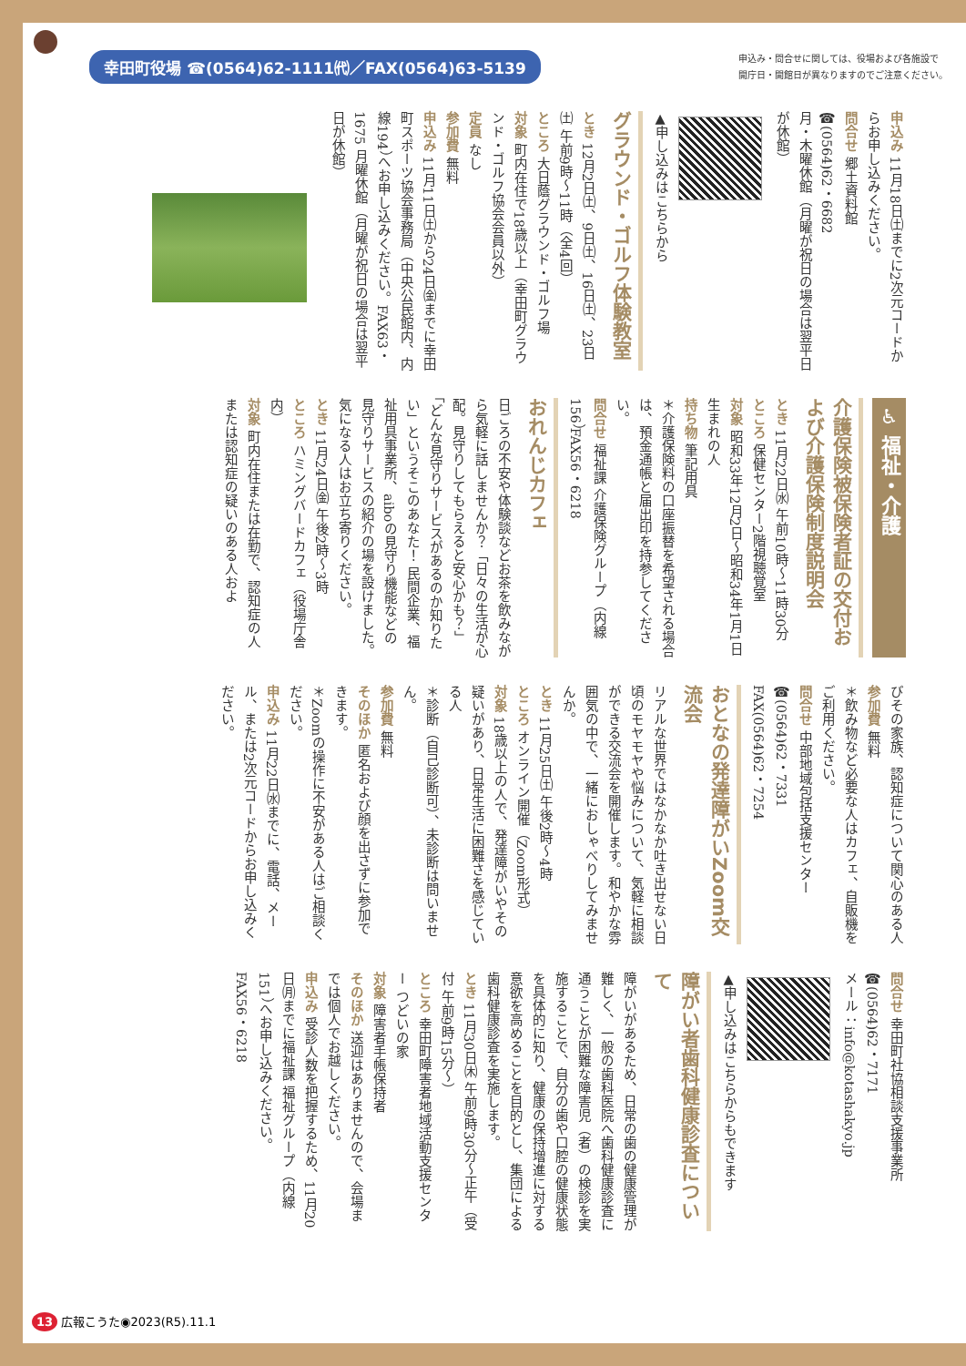幸田町役場 ☎(0564)62-1111㈹／FAX(0564)63-5139
申込み・問合せに関しては、役場および各施設で
開庁日・開館日が異なりますのでご注意ください。
申込み 11月18日㈯までに2次元コードからお申し込みください。
問合せ 郷土資料館
☎(0564)62・6682
月・木曜休館（月曜が祝日の場合は翌平日が休館）
▲申し込みはこちらから
グラウンド・ゴルフ体験教室
とき 12月2日㈯、9日㈯、16日㈯、23日㈯ 午前9時～11時（全4回）
ところ 大日蔭グラウンド・ゴルフ場
対象 町内在住で18歳以上（幸田町グラウンド・ゴルフ協会会員以外）
定員 なし
参加費 無料
申込み 11月11日㈯から24日㈮までに幸田町スポーツ協会事務局（中央公民館内、内線194）へお申し込みください。FAX63・1675 月曜休館（月曜が祝日の場合は翌平日が休館）
♿ 福祉・介護
介護保険被保険者証の交付および介護保険制度説明会
とき 11月22日㈬ 午前10時～11時30分
ところ 保健センター2階視聴覚室
対象 昭和33年12月2日～昭和34年1月1日生まれの人
持ち物 筆記用具
＊介護保険料の口座振替を希望される場合は、預金通帳と届出印を持参してください。
問合せ 福祉課 介護保険グループ（内線156）FAX56・6218
おれんじカフェ
日ごろの不安や体験談などお茶を飲みながら気軽に話しませんか？「日々の生活が心配。見守りしてもらえると安心かも？」「どんな見守りサービスがあるのか知りたい」というそこのあなた！ 民間企業、福祉用具事業所、aiboの見守り機能などの見守りサービスの紹介の場を設けました。気になる人はお立ち寄りください。
とき 11月24日㈮ 午後2時～3時
ところ ハミングバードカフェ（役場庁舎内）
対象 町内在住または在勤で、認知症の人または認知症の疑いのある人およ
びその家族、認知症について関心のある人
参加費 無料
＊飲み物など必要な人はカフェ、自販機をご利用ください。
問合せ 中部地域包括支援センター
☎(0564)62・7331
FAX(0564)62・7254
おとなの発達障がいZoom交流会
リアルな世界ではなかなか吐き出せない日頃のモヤモヤや悩みについて、気軽に相談ができる交流会を開催します。和やかな雰囲気の中で、一緒におしゃべりしてみませんか。
とき 11月25日㈯ 午後2時～4時
ところ オンライン開催（Zoom形式）
対象 18歳以上の人で、発達障がいやその疑いがあり、日常生活に困難さを感じている人
＊診断（自己診断可）、未診断は問いません。
参加費 無料
そのほか 匿名および顔を出さずに参加できます。
＊Zoomの操作に不安がある人はご相談ください。
申込み 11月22日㈬までに、電話、メール、または2次元コードからお申し込みください。
問合せ 幸田町社協相談支援事業所
☎(0564)62・7171
メール：info@kotashakyo.jp
▲申し込みはこちらからもできます
障がい者歯科健康診査について
障がいがあるため、日常の歯の健康管理が難しく、一般の歯科医院へ歯科健康診査に通うことが困難な障害児（者）の検診を実施することで、自分の歯や口腔の健康状態を具体的に知り、健康の保持増進に対する意欲を高めることを目的とし、集団による歯科健康診査を実施します。
とき 11月30日㈭ 午前9時30分～正午（受付 午前9時15分～）
ところ 幸田町障害者地域活動支援センター つどいの家
対象 障害者手帳保持者
そのほか 送迎はありませんので、会場までは個人でお越しください。
申込み 受診人数を把握するため、11月20日㈪までに福祉課 福祉グループ（内線151）へお申し込みください。
FAX56・6218
13 広報こうた◉2023(R5).11.1